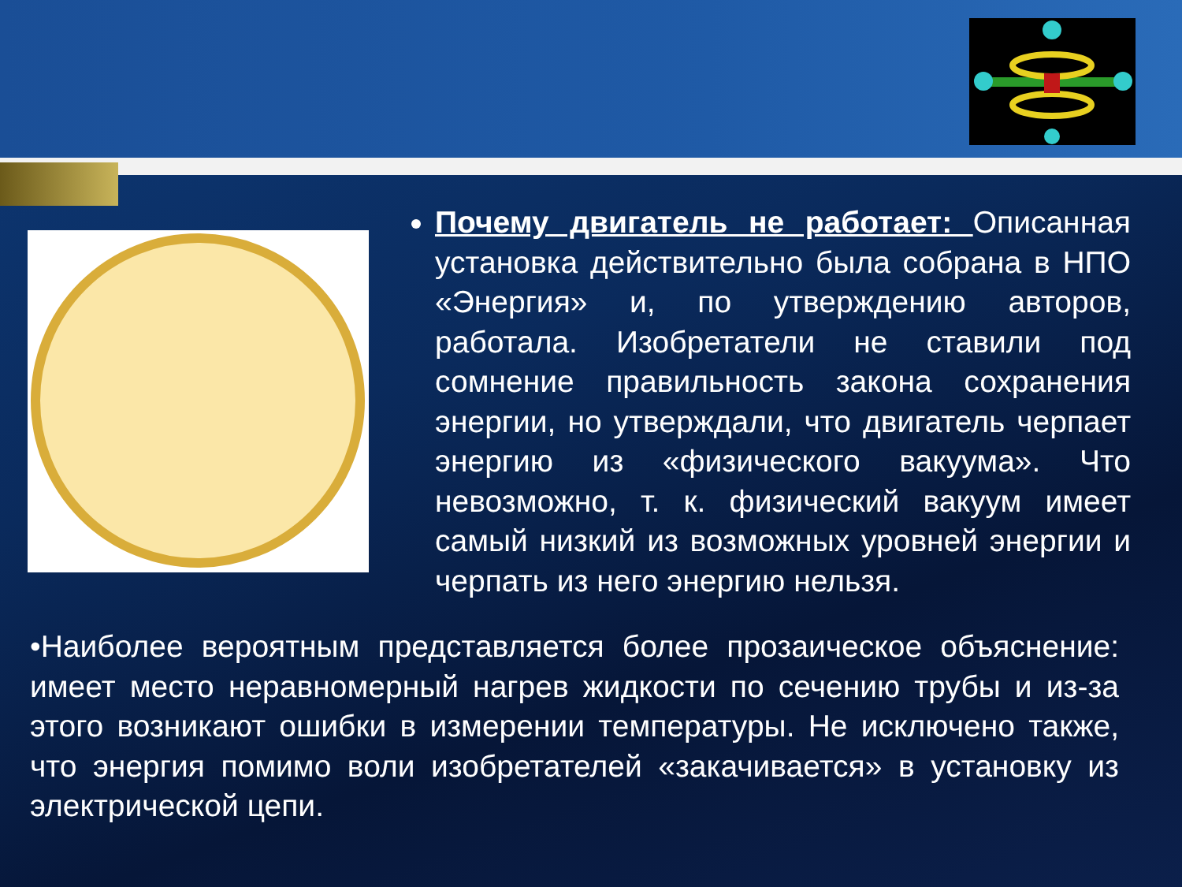Почему двигатель не работает: Описанная установка действительно была собрана в НПО «Энергия» и, по утверждению авторов, работала. Изобретатели не ставили под сомнение правильность закона сохранения энергии, но утверждали, что двигатель черпает энергию из «физического вакуума». Что невозможно, т. к. физический вакуум имеет самый низкий из возможных уровней энергии и черпать из него энергию нельзя.
•Наиболее вероятным представляется более прозаическое объяснение: имеет место неравномерный нагрев жидкости по сечению трубы и из-за этого возникают ошибки в измерении температуры. Не исключено также, что энергия помимо воли изобретателей «закачивается» в установку из электрической цепи.